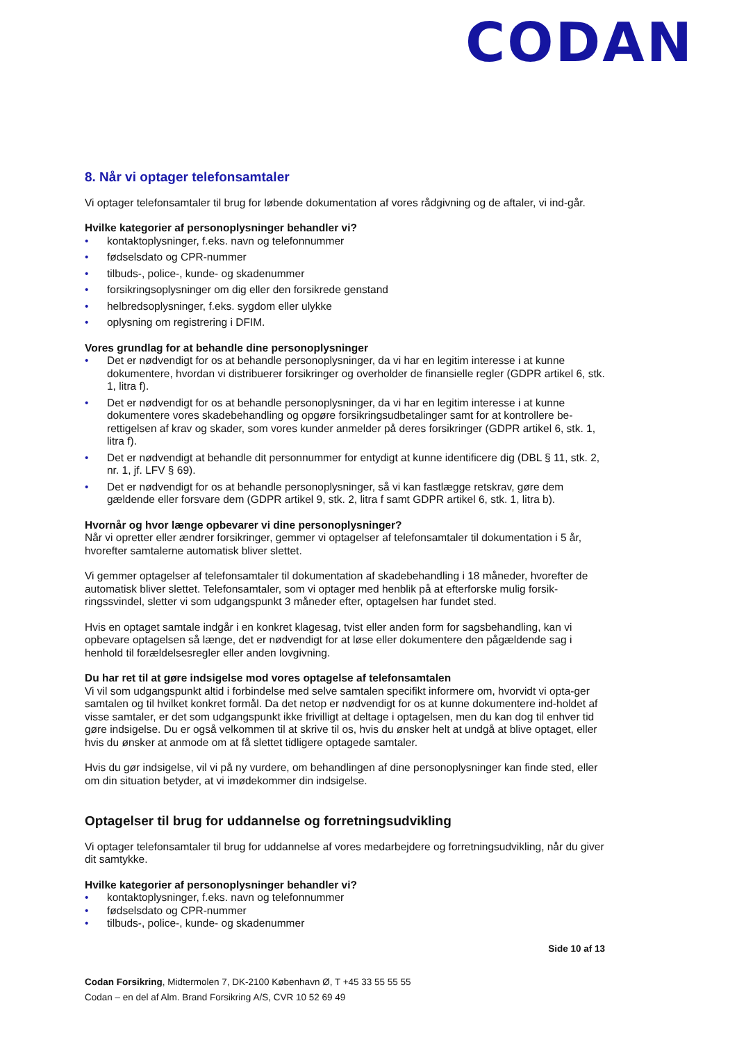CODAN
8. Når vi optager telefonsamtaler
Vi optager telefonsamtaler til brug for løbende dokumentation af vores rådgivning og de aftaler, vi ind-går.
Hvilke kategorier af personoplysninger behandler vi?
• kontaktoplysninger, f.eks. navn og telefonnummer
• fødselsdato og CPR-nummer
• tilbuds-, police-, kunde- og skadenummer
• forsikringsoplysninger om dig eller den forsikrede genstand
• helbredsoplysninger, f.eks. sygdom eller ulykke
• oplysning om registrering i DFIM.
Vores grundlag for at behandle dine personoplysninger
• Det er nødvendigt for os at behandle personoplysninger, da vi har en legitim interesse i at kunne dokumentere, hvordan vi distribuerer forsikringer og overholder de finansielle regler (GDPR artikel 6, stk. 1, litra f).
• Det er nødvendigt for os at behandle personoplysninger, da vi har en legitim interesse i at kunne dokumentere vores skadebehandling og opgøre forsikringsudbetalinger samt for at kontrollere be-rettigelsen af krav og skader, som vores kunder anmelder på deres forsikringer (GDPR artikel 6, stk. 1, litra f).
• Det er nødvendigt at behandle dit personnummer for entydigt at kunne identificere dig (DBL § 11, stk. 2, nr. 1, jf. LFV § 69).
• Det er nødvendigt for os at behandle personoplysninger, så vi kan fastlægge retskrav, gøre dem gældende eller forsvare dem (GDPR artikel 9, stk. 2, litra f samt GDPR artikel 6, stk. 1, litra b).
Hvornår og hvor længe opbevarer vi dine personoplysninger?
Når vi opretter eller ændrer forsikringer, gemmer vi optagelser af telefonsamtaler til dokumentation i 5 år, hvorefter samtalerne automatisk bliver slettet.
Vi gemmer optagelser af telefonsamtaler til dokumentation af skadebehandling i 18 måneder, hvorefter de automatisk bliver slettet. Telefonsamtaler, som vi optager med henblik på at efterforske mulig forsik-ringssvindel, sletter vi som udgangspunkt 3 måneder efter, optagelsen har fundet sted.
Hvis en optaget samtale indgår i en konkret klagesag, tvist eller anden form for sagsbehandling, kan vi opbevare optagelsen så længe, det er nødvendigt for at løse eller dokumentere den pågældende sag i henhold til forældelsesregler eller anden lovgivning.
Du har ret til at gøre indsigelse mod vores optagelse af telefonsamtalen
Vi vil som udgangspunkt altid i forbindelse med selve samtalen specifikt informere om, hvorvidt vi opta-ger samtalen og til hvilket konkret formål. Da det netop er nødvendigt for os at kunne dokumentere ind-holdet af visse samtaler, er det som udgangspunkt ikke frivilligt at deltage i optagelsen, men du kan dog til enhver tid gøre indsigelse. Du er også velkommen til at skrive til os, hvis du ønsker helt at undgå at blive optaget, eller hvis du ønsker at anmode om at få slettet tidligere optagede samtaler.
Hvis du gør indsigelse, vil vi på ny vurdere, om behandlingen af dine personoplysninger kan finde sted, eller om din situation betyder, at vi imødekommer din indsigelse.
Optagelser til brug for uddannelse og forretningsudvikling
Vi optager telefonsamtaler til brug for uddannelse af vores medarbejdere og forretningsudvikling, når du giver dit samtykke.
Hvilke kategorier af personoplysninger behandler vi?
• kontaktoplysninger, f.eks. navn og telefonnummer
• fødselsdato og CPR-nummer
• tilbuds-, police-, kunde- og skadenummer
Side 10 af 13
Codan Forsikring, Midtermolen 7, DK-2100 København Ø, T +45 33 55 55 55
Codan – en del af Alm. Brand Forsikring A/S, CVR 10 52 69 49